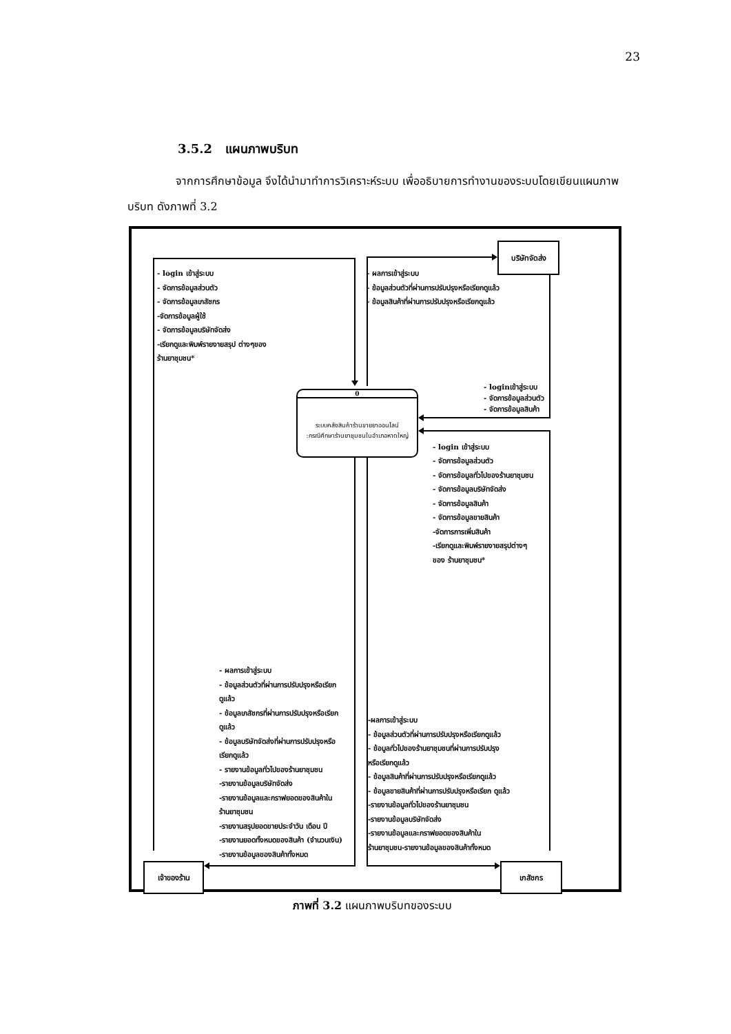23
3.5.2 แผนภาพบริบท
จากการศึกษาข้อมูล จึงได้นำมาทำการวิเคราะห์ระบบ เพื่ออธิบายการทำงานของระบบโดยเขียนแผนภาพบริบท ดังภาพที่ 3.2
- login เข้าสู่ระบบ
- จัดการข้อมูลส่วนตัว
- จัดการข้อมูลเภสัชกร
-จัดการข้อมูลผู้ใช้
- จัดการข้อมูลบริษัทจัดส่ง
-เรียกดูและพิมพ์รายงายสรุป ต่างๆของ
ร้านยาชุมชน*
- ผลการเข้าสู่ระบบ
- ข้อมูลส่วนตัวที่ผ่านการปรับปรุงหรือเรียกดูแล้ว
- ข้อมูลสินค้าที่ผ่านการปรับปรุงหรือเรียกดูแล้ว
บริษัทจัดส่ง
0
ระบบคลังสินค้าร้านขายยาออนไลน์
:กรณีศึกษาร้านยาชุมชนในอำเภอหาดใหญ่
- loginเข้าสู่ระบบ
- จัดการข้อมูลส่วนตัว
- จัดการข้อมูลสินค้า
- login เข้าสู่ระบบ
- จัดการข้อมูลส่วนตัว
- จัดการข้อมูลทั่วไปของร้านยาชุมชน
- จัดการข้อมูลบริษัทจัดส่ง
- จัดการข้อมูลสินค้า
- จัดการข้อมูลขายสินค้า
-จัดการการเพิ่มสินค้า
-เรียกดูและพิมพ์รายงายสรุปต่างๆ
ของ ร้านยาชุมชน*
- ผลการเข้าสู่ระบบ
- ข้อมูลส่วนตัวที่ผ่านการปรับปรุงหรือเรียก
ดูแล้ว
- ข้อมูลเภสัชกรที่ผ่านการปรับปรุงหรือเรียก
ดูแล้ว
- ข้อมูลบริษัทจัดส่งที่ผ่านการปรับปรุงหรือ
เรียกดูแล้ว
- รายงานข้อมูลทั่วไปของร้านยาชุมชน
-รายงานข้อมูลบริษัทจัดส่ง
-รายงานข้อมูลและกราฟยอดของสินค้าใน
ร้านยาชุมชน
-รายงานสรุปยอดขายประจำวัน เดือน ปี
-รายงานยอดทั้งหมดของสินค้า (จำนวนเงิน)
-รายงานข้อมูลของสินค้าทั้งหมด
-ผลการเข้าสู่ระบบ
- ข้อมูลส่วนตัวที่ผ่านการปรับปรุงหรือเรียกดูแล้ว
- ข้อมูลทั่วไปของร้านยาชุมชนที่ผ่านการปรับปรุง
หรือเรียกดูแล้ว
- ข้อมูลสินค้าที่ผ่านการปรับปรุงหรือเรียกดูแล้ว
- ข้อมูลขายสินค้าที่ผ่านการปรับปรุงหรือเรียก ดูแล้ว
-รายงานข้อมูลทั่วไปของร้านยาชุมชน
-รายงานข้อมูลบริษัทจัดส่ง
-รายงานข้อมูลและกราฟยอดของสินค้าใน
ร้านยาชุมชน-รายงานข้อมูลของสินค้าทั้งหมด
เจ้าของร้าน เภสัชกร
ภาพที่ 3.2 แผนภาพบริบทของระบบ